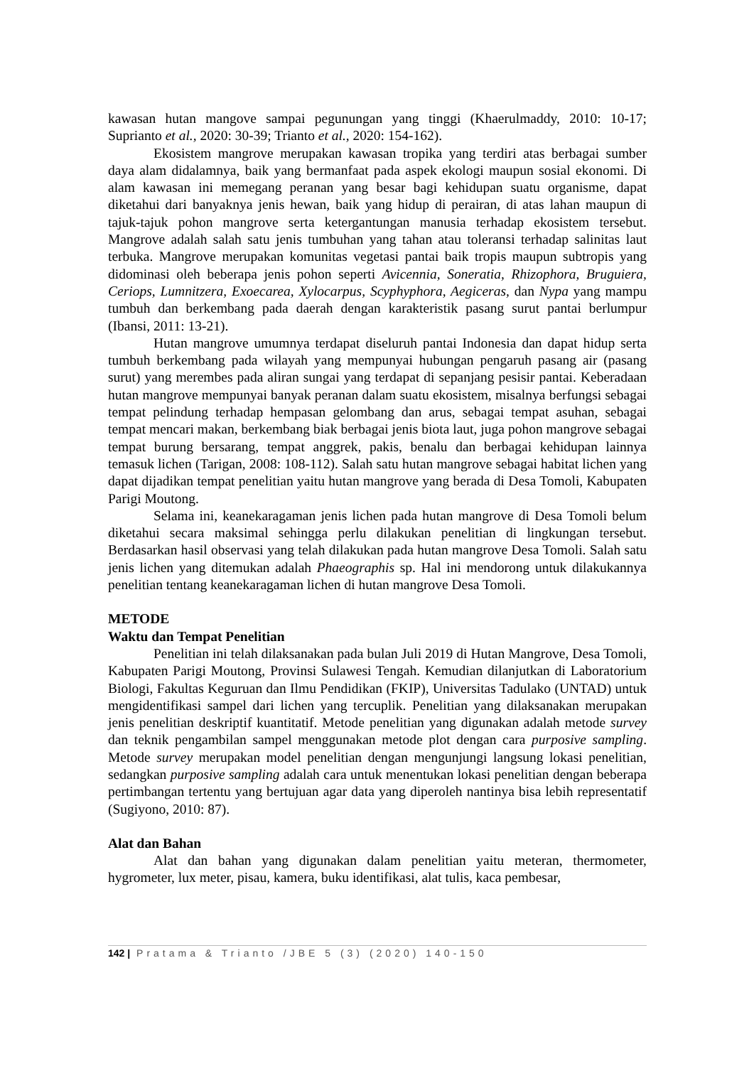kawasan hutan mangove sampai pegunungan yang tinggi (Khaerulmaddy, 2010: 10-17; Suprianto et al., 2020: 30-39; Trianto et al., 2020: 154-162).
Ekosistem mangrove merupakan kawasan tropika yang terdiri atas berbagai sumber daya alam didalamnya, baik yang bermanfaat pada aspek ekologi maupun sosial ekonomi. Di alam kawasan ini memegang peranan yang besar bagi kehidupan suatu organisme, dapat diketahui dari banyaknya jenis hewan, baik yang hidup di perairan, di atas lahan maupun di tajuk-tajuk pohon mangrove serta ketergantungan manusia terhadap ekosistem tersebut. Mangrove adalah salah satu jenis tumbuhan yang tahan atau toleransi terhadap salinitas laut terbuka. Mangrove merupakan komunitas vegetasi pantai baik tropis maupun subtropis yang didominasi oleh beberapa jenis pohon seperti Avicennia, Soneratia, Rhizophora, Bruguiera, Ceriops, Lumnitzera, Exoecarea, Xylocarpus, Scyphyphora, Aegiceras, dan Nypa yang mampu tumbuh dan berkembang pada daerah dengan karakteristik pasang surut pantai berlumpur (Ibansi, 2011: 13-21).
Hutan mangrove umumnya terdapat diseluruh pantai Indonesia dan dapat hidup serta tumbuh berkembang pada wilayah yang mempunyai hubungan pengaruh pasang air (pasang surut) yang merembes pada aliran sungai yang terdapat di sepanjang pesisir pantai. Keberadaan hutan mangrove mempunyai banyak peranan dalam suatu ekosistem, misalnya berfungsi sebagai tempat pelindung terhadap hempasan gelombang dan arus, sebagai tempat asuhan, sebagai tempat mencari makan, berkembang biak berbagai jenis biota laut, juga pohon mangrove sebagai tempat burung bersarang, tempat anggrek, pakis, benalu dan berbagai kehidupan lainnya temasuk lichen (Tarigan, 2008: 108-112). Salah satu hutan mangrove sebagai habitat lichen yang dapat dijadikan tempat penelitian yaitu hutan mangrove yang berada di Desa Tomoli, Kabupaten Parigi Moutong.
Selama ini, keanekaragaman jenis lichen pada hutan mangrove di Desa Tomoli belum diketahui secara maksimal sehingga perlu dilakukan penelitian di lingkungan tersebut. Berdasarkan hasil observasi yang telah dilakukan pada hutan mangrove Desa Tomoli. Salah satu jenis lichen yang ditemukan adalah Phaeographis sp. Hal ini mendorong untuk dilakukannya penelitian tentang keanekaragaman lichen di hutan mangrove Desa Tomoli.
METODE
Waktu dan Tempat Penelitian
Penelitian ini telah dilaksanakan pada bulan Juli 2019 di Hutan Mangrove, Desa Tomoli, Kabupaten Parigi Moutong, Provinsi Sulawesi Tengah. Kemudian dilanjutkan di Laboratorium Biologi, Fakultas Keguruan dan Ilmu Pendidikan (FKIP), Universitas Tadulako (UNTAD) untuk mengidentifikasi sampel dari lichen yang tercuplik. Penelitian yang dilaksanakan merupakan jenis penelitian deskriptif kuantitatif. Metode penelitian yang digunakan adalah metode survey dan teknik pengambilan sampel menggunakan metode plot dengan cara purposive sampling. Metode survey merupakan model penelitian dengan mengunjungi langsung lokasi penelitian, sedangkan purposive sampling adalah cara untuk menentukan lokasi penelitian dengan beberapa pertimbangan tertentu yang bertujuan agar data yang diperoleh nantinya bisa lebih representatif (Sugiyono, 2010: 87).
Alat dan Bahan
Alat dan bahan yang digunakan dalam penelitian yaitu meteran, thermometer, hygrometer, lux meter, pisau, kamera, buku identifikasi, alat tulis, kaca pembesar,
142 | Pratama & Trianto /JBE 5 (3) (2020) 140-150